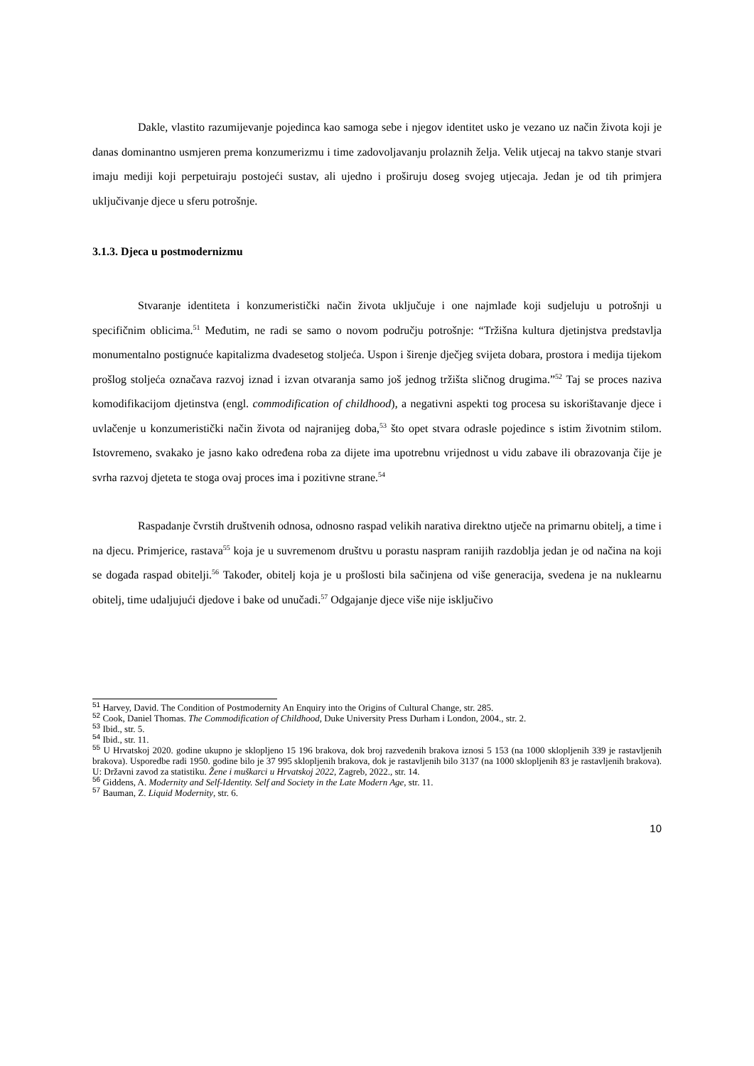Dakle, vlastito razumijevanje pojedinca kao samoga sebe i njegov identitet usko je vezano uz način života koji je danas dominantno usmjeren prema konzumerizmu i time zadovoljavanju prolaznih želja. Velik utjecaj na takvo stanje stvari imaju mediji koji perpetuiraju postojeći sustav, ali ujedno i proširuju doseg svojeg utjecaja. Jedan je od tih primjera uključivanje djece u sferu potrošnje.
3.1.3. Djeca u postmodernizmu
Stvaranje identiteta i konzumeristički način života uključuje i one najmlađe koji sudjeluju u potrošnji u specifičnim oblicima.<sup>51</sup> Međutim, ne radi se samo o novom području potrošnje: “Tržišna kultura djetinjstva predstavlja monumentalno postignuće kapitalizma dvadesetog stoljeća. Uspon i širenje dječjeg svijeta dobara, prostora i medija tijekom prošlog stoljeća označava razvoj iznad i izvan otvaranja samo još jednog tržišta sličnog drugima.”<sup>52</sup> Taj se proces naziva komodifikacijom djetinstva (engl. commodification of childhood), a negativni aspekti tog procesa su iskorištavanje djece i uvlačenje u konzumeristički način života od najranijeg doba,<sup>53</sup> što opet stvara odrasle pojedince s istim životnim stilom. Istovremeno, svakako je jasno kako određena roba za dijete ima upotrebnu vrijednost u vidu zabave ili obrazovanja čije je svrha razvoj djeteta te stoga ovaj proces ima i pozitivne strane.<sup>54</sup>
Raspadanje čvrstih društvenih odnosa, odnosno raspad velikih narativa direktno utječe na primarnu obitelj, a time i na djecu. Primjerice, rastava<sup>55</sup> koja je u suvremenom društvu u porastu naspram ranijih razdoblja jedan je od načina na koji se događa raspad obitelji.<sup>56</sup> Također, obitelj koja je u prošlosti bila sačinjena od više generacija, svedena je na nuklearnu obitelj, time udaljujući djedove i bake od unučadi.<sup>57</sup> Odgajanje djece više nije isključivo
<sup>51</sup> Harvey, David. The Condition of Postmodernity An Enquiry into the Origins of Cultural Change, str. 285.
<sup>52</sup> Cook, Daniel Thomas. The Commodification of Childhood, Duke University Press Durham i London, 2004., str. 2.
<sup>53</sup> Ibid., str. 5.
<sup>54</sup> Ibid., str. 11.
<sup>55</sup> U Hrvatskoj 2020. godine ukupno je sklopljeno 15 196 brakova, dok broj razvedenih brakova iznosi 5 153 (na 1000 sklopljenih 339 je rastavljenih brakova). Usporedbe radi 1950. godine bilo je 37 995 sklopljenih brakova, dok je rastavljenih bilo 3137 (na 1000 sklopljenih 83 je rastavljenih brakova). U: Državni zavod za statistiku. Žene i muškarci u Hrvatskoj 2022, Zagreb, 2022., str. 14.
<sup>56</sup> Giddens, A. Modernity and Self-Identity. Self and Society in the Late Modern Age, str. 11.
<sup>57</sup> Bauman, Z. Liquid Modernity, str. 6.
10